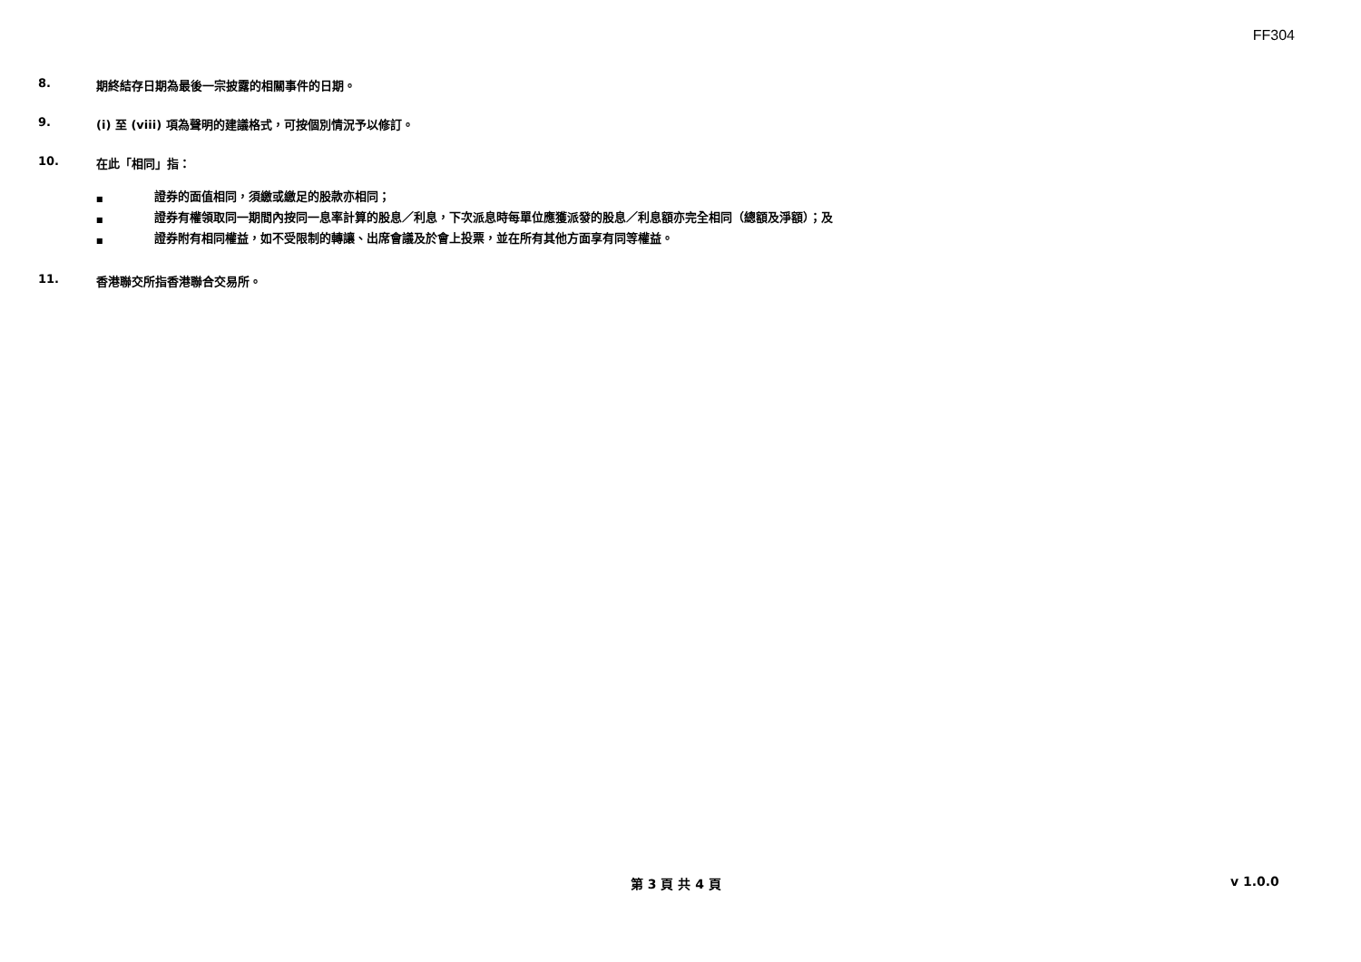FF304
8. 期終結存日期為最後一宗披露的相關事件的日期。
9. (i) 至 (viii) 項為聲明的建議格式，可按個別情況予以修訂。
10. 在此「相同」指：
■ 證券的面值相同，須繳或繳足的股款亦相同；
■ 證券有權領取同一期間內按同一息率計算的股息／利息，下次派息時每單位應獲派發的股息／利息額亦完全相同（總額及淨額）；及
■ 證券附有相同權益，如不受限制的轉讓、出席會議及於會上投票，並在所有其他方面享有同等權益。
11. 香港聯交所指香港聯合交易所。
第 3 頁 共 4 頁 v 1.0.0